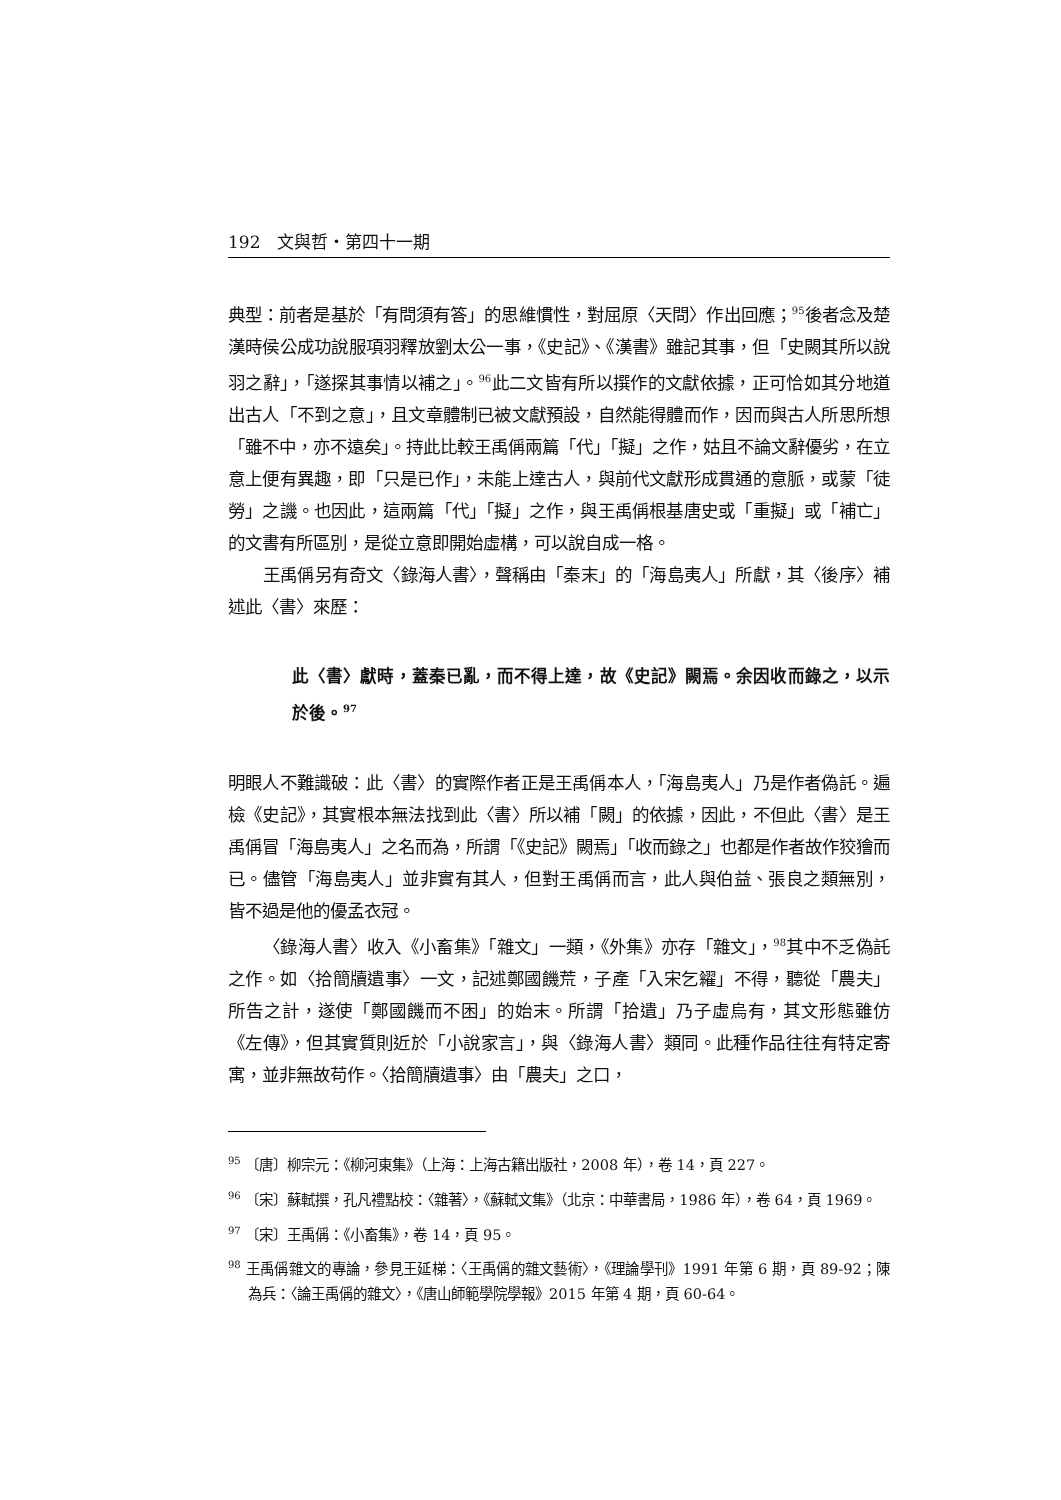192　文與哲・第四十一期
典型：前者是基於「有問須有答」的思維慣性，對屈原〈天問〉作出回應；<sup>95</sup>後者念及楚漢時侯公成功說服項羽釋放劉太公一事，《史記》、《漢書》雖記其事，但「史闕其所以說羽之辭」，「遂探其事情以補之」。<sup>96</sup>此二文皆有所以撰作的文獻依據，正可恰如其分地道出古人「不到之意」，且文章體制已被文獻預設，自然能得體而作，因而與古人所思所想「雖不中，亦不遠矣」。持此比較王禹偁兩篇「代」「擬」之作，姑且不論文辭優劣，在立意上便有異趣，即「只是已作」，未能上達古人，與前代文獻形成貫通的意脈，或蒙「徒勞」之譏。也因此，這兩篇「代」「擬」之作，與王禹偁根基唐史或「重擬」或「補亡」的文書有所區別，是從立意即開始虛構，可以說自成一格。
王禹偁另有奇文〈錄海人書〉，聲稱由「秦末」的「海島夷人」所獻，其〈後序〉補述此〈書〉來歷：
此〈書〉獻時，蓋秦已亂，而不得上達，故《史記》闕焉。余因收而錄之，以示於後。<sup>97</sup>
明眼人不難識破：此〈書〉的實際作者正是王禹偁本人，「海島夷人」乃是作者偽託。遍檢《史記》，其實根本無法找到此〈書〉所以補「闕」的依據，因此，不但此〈書〉是王禹偁冒「海島夷人」之名而為，所謂「《史記》闕焉」「收而錄之」也都是作者故作狡獪而已。儘管「海島夷人」並非實有其人，但對王禹偁而言，此人與伯益、張良之類無別，皆不過是他的優孟衣冠。
〈錄海人書〉收入《小畜集》「雜文」一類，《外集》亦存「雜文」，<sup>98</sup>其中不乏偽託之作。如〈拾簡牘遺事〉一文，記述鄭國饑荒，子產「入宋乞糴」不得，聽從「農夫」所告之計，遂使「鄭國饑而不困」的始末。所謂「拾遺」乃子虛烏有，其文形態雖仿《左傳》，但其實質則近於「小說家言」，與〈錄海人書〉類同。此種作品往往有特定寄寓，並非無故苟作。〈拾簡牘遺事〉由「農夫」之口，
<sup>95</sup> 〔唐〕柳宗元：《柳河東集》（上海：上海古籍出版社，2008 年），卷 14，頁 227。
<sup>96</sup> 〔宋〕蘇軾撰，孔凡禮點校：〈雜著〉，《蘇軾文集》（北京：中華書局，1986 年），卷 64，頁 1969。
<sup>97</sup> 〔宋〕王禹偁：《小畜集》，卷 14，頁 95。
<sup>98</sup> 王禹偁雜文的專論，參見王延梯：〈王禹偁的雜文藝術〉，《理論學刊》1991 年第 6 期，頁 89-92；陳為兵：〈論王禹偁的雜文〉，《唐山師範學院學報》2015 年第 4 期，頁 60-64。